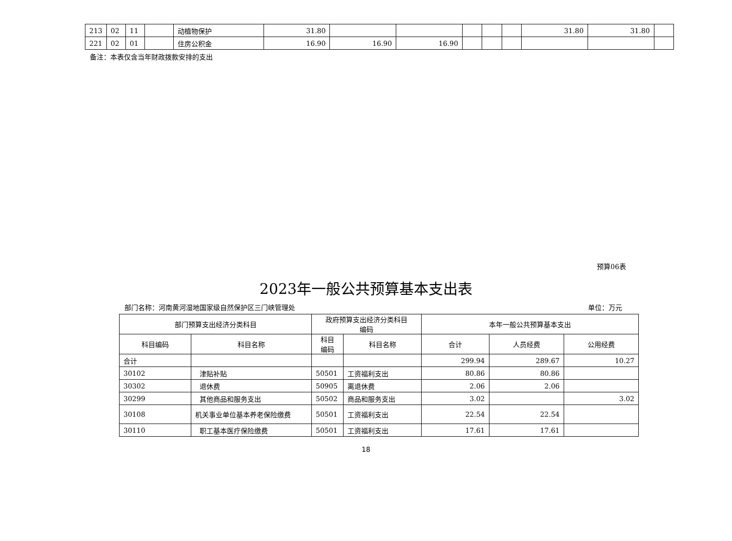| 213 | 02 | 11 | | 动植物保护 | 31.80 | | | | | | 31.80 | 31.80 | |
| 221 | 02 | 01 | | 住房公积金 | 16.90 | 16.90 | 16.90 | | | | | | |
备注：本表仅含当年财政拨款安排的支出
预算06表
2023年一般公共预算基本支出表
部门名称：河南黄河湿地国家级自然保护区三门峡管理处 单位：万元
| 部门预算支出经济分类科目 | | 政府预算支出经济分类科目 编码 | | 本年一般公共预算基本支出 | | |
| --- | --- | --- | --- | --- | --- | --- |
| 科目编码 | 科目名称 | 科目 编码 | 科目名称 | 合计 | 人员经费 | 公用经费 |
| 合计 | | | | 299.94 | 289.67 | 10.27 |
| 30102 | 津贴补贴 | 50501 | 工资福利支出 | 80.86 | 80.86 | |
| 30302 | 退休费 | 50905 | 离退休费 | 2.06 | 2.06 | |
| 30299 | 其他商品和服务支出 | 50502 | 商品和服务支出 | 3.02 | | 3.02 |
| 30108 | 机关事业单位基本养老保险缴费 | 50501 | 工资福利支出 | 22.54 | 22.54 | |
| 30110 | 职工基本医疗保险缴费 | 50501 | 工资福利支出 | 17.61 | 17.61 | |
18